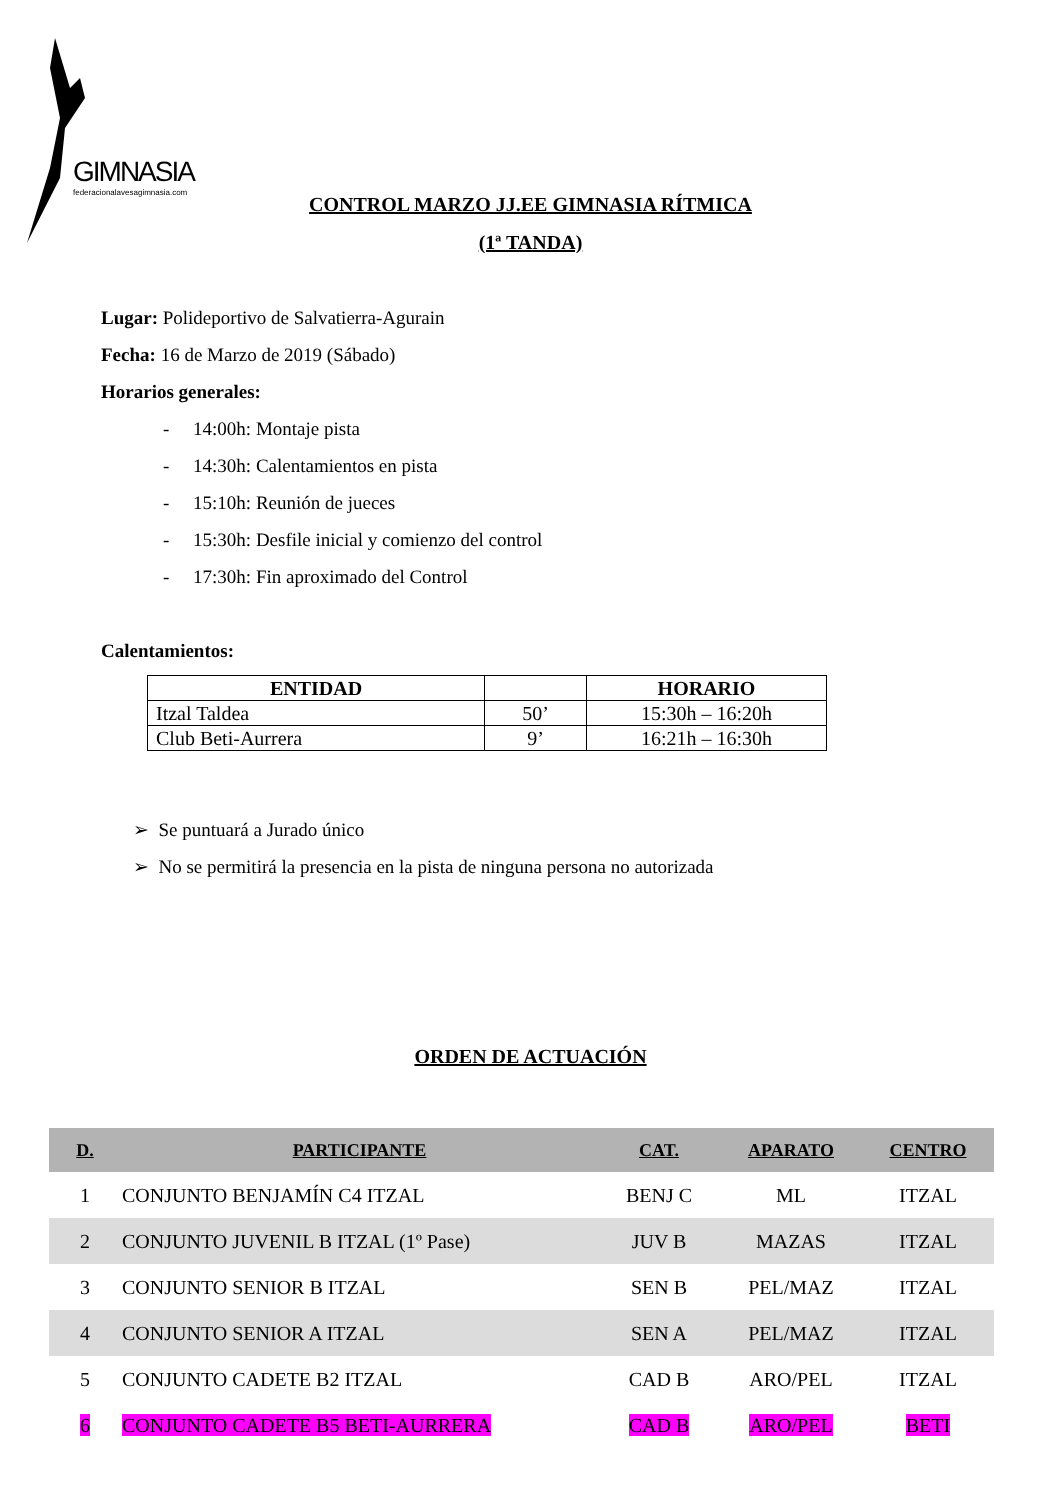GIMNASIA
federacionalavesagimnasia.com
CONTROL MARZO JJ.EE GIMNASIA RÍTMICA
(1ª TANDA)
Lugar: Polideportivo de Salvatierra-Agurain
Fecha: 16 de Marzo de 2019 (Sábado)
Horarios generales:
- 14:00h: Montaje pista
- 14:30h: Calentamientos en pista
- 15:10h: Reunión de jueces
- 15:30h: Desfile inicial y comienzo del control
- 17:30h: Fin aproximado del Control
Calentamientos:
| ENTIDAD | | HORARIO |
| --- | --- | --- |
| Itzal Taldea | 50’ | 15:30h – 16:20h |
| Club Beti-Aurrera | 9’ | 16:21h – 16:30h |
➢ Se puntuará a Jurado único
➢ No se permitirá la presencia en la pista de ninguna persona no autorizada
ORDEN DE ACTUACIÓN
| D. | PARTICIPANTE | CAT. | APARATO | CENTRO |
| --- | --- | --- | --- | --- |
| 1 | CONJUNTO BENJAMÍN C4 ITZAL | BENJ C | ML | ITZAL |
| 2 | CONJUNTO JUVENIL B ITZAL (1º Pase) | JUV B | MAZAS | ITZAL |
| 3 | CONJUNTO SENIOR B ITZAL | SEN B | PEL/MAZ | ITZAL |
| 4 | CONJUNTO SENIOR A ITZAL | SEN A | PEL/MAZ | ITZAL |
| 5 | CONJUNTO CADETE B2 ITZAL | CAD B | ARO/PEL | ITZAL |
| 6 | CONJUNTO CADETE B5 BETI-AURRERA | CAD B | ARO/PEL | BETI |